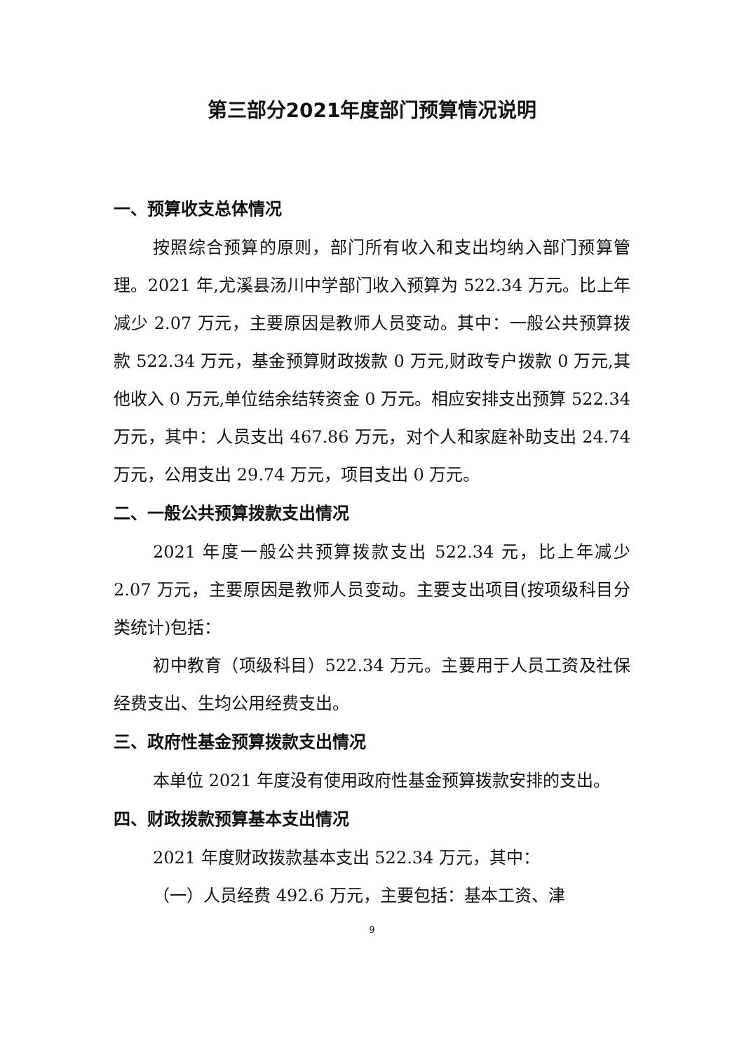第三部分2021年度部门预算情况说明
一、预算收支总体情况
按照综合预算的原则，部门所有收入和支出均纳入部门预算管理。2021 年,尤溪县汤川中学部门收入预算为 522.34 万元。比上年减少 2.07 万元，主要原因是教师人员变动。其中：一般公共预算拨款 522.34 万元，基金预算财政拨款 0 万元,财政专户拨款 0 万元,其他收入 0 万元,单位结余结转资金 0 万元。相应安排支出预算 522.34 万元，其中：人员支出 467.86 万元，对个人和家庭补助支出 24.74 万元，公用支出 29.74 万元，项目支出 0 万元。
二、一般公共预算拨款支出情况
2021 年度一般公共预算拨款支出 522.34 元，比上年减少 2.07 万元，主要原因是教师人员变动。主要支出项目(按项级科目分类统计)包括：
初中教育（项级科目）522.34 万元。主要用于人员工资及社保经费支出、生均公用经费支出。
三、政府性基金预算拨款支出情况
本单位 2021 年度没有使用政府性基金预算拨款安排的支出。
四、财政拨款预算基本支出情况
2021 年度财政拨款基本支出 522.34 万元，其中：
（一）人员经费 492.6 万元，主要包括：基本工资、津
9